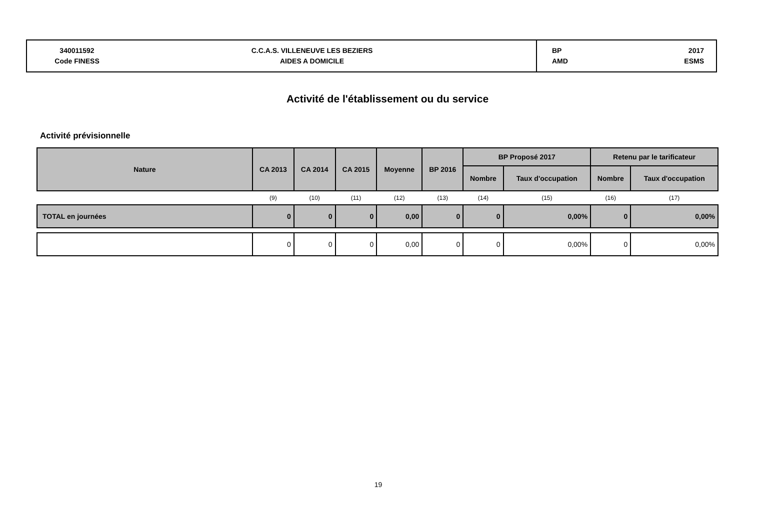340011592
Code FINESS
C.C.A.S. VILLENEUVE LES BEZIERS
AIDES A DOMICILE
BP
AMD
2017
ESMS
Activité de l'établissement ou du service
Activité prévisionnelle
| Nature | CA 2013 | CA 2014 | CA 2015 | Moyenne | BP 2016 | BP Proposé 2017 | | Retenu par le tarificateur | |
| --- | --- | --- | --- | --- | --- | --- | --- | --- | --- |
| | | | | | | Nombre | Taux d'occupation | Nombre | Taux d'occupation |
| | (9) | (10) | (11) | (12) | (13) | (14) | (15) | (16) | (17) |
| TOTAL en journées | 0 | 0 | 0 | 0,00 | 0 | 0 | 0,00% | 0 | 0,00% |
| | 0 | 0 | 0 | 0,00 | 0 | 0 | 0,00% | 0 | 0,00% |
19